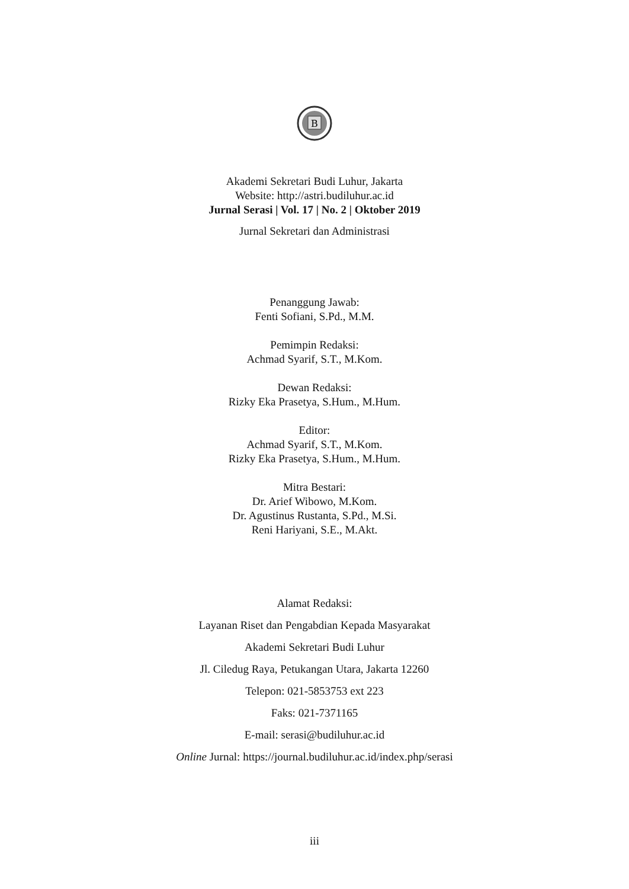B
Akademi Sekretari Budi Luhur, Jakarta
Website: http://astri.budiluhur.ac.id
Jurnal Serasi | Vol. 17 | No. 2 | Oktober 2019
Jurnal Sekretari dan Administrasi
Penanggung Jawab:
Fenti Sofiani, S.Pd., M.M.
Pemimpin Redaksi:
Achmad Syarif, S.T., M.Kom.
Dewan Redaksi:
Rizky Eka Prasetya, S.Hum., M.Hum.
Editor:
Achmad Syarif, S.T., M.Kom.
Rizky Eka Prasetya, S.Hum., M.Hum.
Mitra Bestari:
Dr. Arief Wibowo, M.Kom.
Dr. Agustinus Rustanta, S.Pd., M.Si.
Reni Hariyani, S.E., M.Akt.
Alamat Redaksi:
Layanan Riset dan Pengabdian Kepada Masyarakat
Akademi Sekretari Budi Luhur
Jl. Ciledug Raya, Petukangan Utara, Jakarta 12260
Telepon: 021-5853753 ext 223
Faks: 021-7371165
E-mail: serasi@budiluhur.ac.id
Online Jurnal: https://journal.budiluhur.ac.id/index.php/serasi
iii